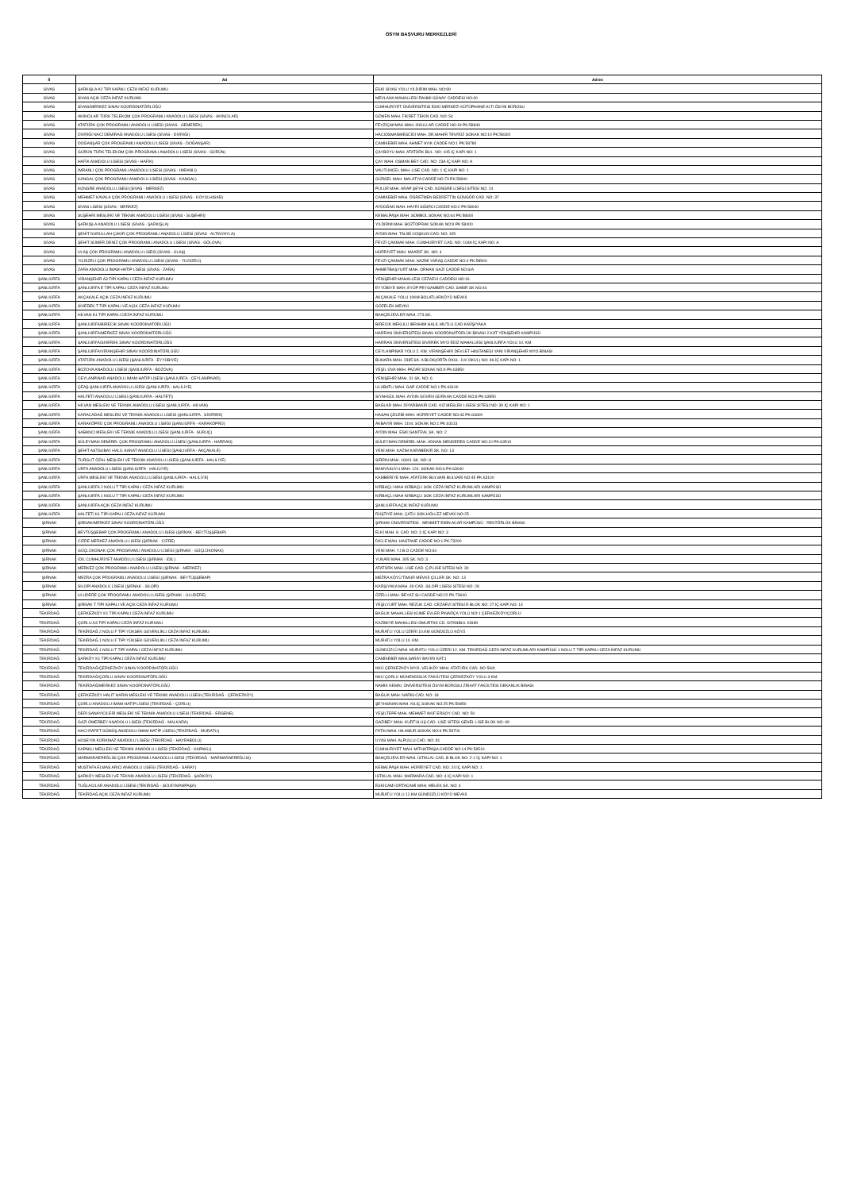ÖSYM BAŞVURU MERKEZLERİ
| İl | Ad | Adres |
| --- | --- | --- |
| SİVAS | ŞARKIŞLA A2 TİPİ KAPALI CEZA İNFAZ KURUMU | ESKİ SİVAS YOLU YILDIRIM MAH. NO:99 |
| SİVAS | SİVAS AÇIK CEZA İNFAZ KURUMU | MEVLANA MAHALLESİ RAHMİ GÜNAY CADDESİ NO:40 |
| SİVAS | SİVAS/MERKEZ SINAV KOORDİNATÖRLÜĞÜ | CUMHURİYET ÜNİVERSİTESİ ESKİ MERKEZİ KÜTÜPHANE ALTI ÖSYM BÜROSU |
| SİVAS | AKINCILAR TÜRK TELEKOM ÇOK PROGRAMLI ANADOLU LİSESİ (SİVAS - AKINCILAR) | GÖNEN MAH. FİKRET TEKİN CAD. NO: 54 |
| SİVAS | ATATÜRK ÇOK PROGRAMLI ANADOLU LİSESİ (SİVAS - GEMEREK) | FEVZİÇAKMAK MAH. OKULLAR CADDE NO:19 PK:58840 |
| SİVAS | DİVRİĞİ NACİ DEMİRAĞ ANADOLU LİSESİ (SİVAS - DİVRİĞİ) | HACIOSMANMESCİDİ MAH. DR.MAHİR TEVRÜZ SOKAK NO:10 PK:58300 |
| SİVAS | DOĞANŞAR ÇOK PROGRAMLI ANADOLU LİSESİ (SİVAS - DOĞANŞAR) | CAMİKEBİR MAH. AHMET AYIK CADDE NO:1 PK:58780 |
| SİVAS | GÜRÜN TÜRK TELEKOM ÇOK PROGRAMLI ANADOLU LİSESİ (SİVAS - GÜRÜN) | ÇAYBOYU MAH. ATATÜRK BUL. NO: 105 İÇ KAPI NO: 1 |
| SİVAS | HAFİK ANADOLU LİSESİ (SİVAS - HAFİK) | ÇAY MAH. OSMAN BEY CAD. NO: 23A İÇ KAPI NO: A |
| SİVAS | İMRANLI ÇOK PROGRAMLI ANADOLU LİSESİ (SİVAS - İMRANLI) | VALİTUNCEL MAH. LİSE CAD. NO: 1 İÇ KAPI NO: 1 |
| SİVAS | KANGAL ÇOK PROGRAMLI ANADOLU LİSESİ (SİVAS - KANGAL) | GÜRSEL MAH. MALATYA CADDE NO:73 PK:58900 |
| SİVAS | KONGRE ANADOLU LİSESİ (SİVAS - MERKEZ) | PULUR MAH. ARAP ŞEYH CAD. KONGRE LİSESİ SİTESİ NO: 24 |
| SİVAS | MEHMET KAVALA ÇOK PROGRAMLI ANADOLU LİSESİ (SİVAS - KOYULHİSAR) | CAMİKEBİR MAH. ÖĞRETMEN BEDRETTİN GÜNGÖR CAD. NO: 37 |
| SİVAS | SİVAS LİSESİ (SİVAS - MERKEZ) | AYDOĞAN MAH. HAYRİ SIĞIRCI CADDE NO:2 PK:58040 |
| SİVAS | SUŞEHRİ MESLEKİ VE TEKNİK ANADOLU LİSESİ (SİVAS - SUŞEHRİ) | KEMALPAŞA MAH. SÜMBÜL SOKAK NO:64 PK:58600 |
| SİVAS | ŞARKIŞLA ANADOLU LİSESİ (SİVAS - ŞARKIŞLA) | YILDIRIM MAH. BOZTOPRAK SOKAK NO:9 PK:58400 |
| SİVAS | ŞEHİT NURULLAH ÇAKIR ÇOK PROGRAMLI ANADOLU LİSESİ (SİVAS - ALTINYAYLA) | AYDIN MAH. TALİBİ COŞKUN CAD. NO: 105 |
| SİVAS | ŞEHİT SÜMER DENİZ ÇOK PROGRAMLI ANADOLU LİSESİ (SİVAS - GÖLOVA) | FEVZİ ÇAKMAK MAH. CUMHURİYET CAD. NO: 103A İÇ KAPI NO: A |
| SİVAS | ULAŞ ÇOK PROGRAMLI ANADOLU LİSESİ (SİVAS - ULAŞ) | HÜRRİYET MAH. MAARİF SK. NO: 4 |
| SİVAS | YILDIZELİ ÇOK PROGRAMLI ANADOLU LİSESİ (SİVAS - YILDIZELİ) | FEVZİ ÇAKMAK MAH. NAZMİ YARAŞ CADDE NO:4 PK:58500 |
| SİVAS | ZARA ANADOLU İMAM HATİP LİSESİ (SİVAS - ZARA) | AHMETBAŞYURT MAH. ORHAN GAZİ CADDE NO:6/A |
| ŞANLIURFA | VİRANŞEHİR A3 TİPİ KAPALI CEZA İNFAZ KURUMU | YENİŞEHİR MAHALLESİ CEZAEVİ CADDESİ NO:16 |
| ŞANLIURFA | ŞANLIURFA E TİPİ KAPALI CEZA İNFAZ KURUMU | EYYÜBİYE MAH. EYÜP PEYGAMBER CAD. SABIR SK NO:44 |
| ŞANLIURFA | AKÇAKALE AÇIK CEZA İNFAZ KURUMU | AKÇAKALE YOLU 10KM BOLATLARKÖYÜ MEVKİİ |
| ŞANLIURFA | SİVEREK T TİPİ KAPALI VE AÇIK CEZA İNFAZ KURUMU | GÖZELEK MEVKİİ |
| ŞANLIURFA | HİLVAN K1 TİPİ KAPALI CEZA İNFAZ KURUMU | BAHÇELİEVLER MAH. 273 SK. |
| ŞANLIURFA | ŞANLIURFA/BİRECİK SINAV KOORDİNATÖRLÜĞÜ | BİRECİK MEKULU İBRAHİM HALİL MUTLU CAD KARŞIYAKA |
| ŞANLIURFA | ŞANLIURFA/MERKEZ SINAV KOORDİNATÖRLÜĞÜ | HARRAN ÜNİVERSİTESİ SINAV KOORDİNATÖRLÜK BİNASI 2.KAT YENİŞEHİR KAMPÜSÜ |
| ŞANLIURFA | ŞANLIURFA/SİVEREK SINAV KOORDİNATÖRLÜĞÜ | HARRAN ÜNİVERSİTESİ SİVEREK MYO EDİZ MAHALLESİ ŞANLIURFA YOLU 10. KM |
| ŞANLIURFA | ŞANLIURFA/VİRANŞEHİR SINAV KOORDİNATÖRLÜĞÜ | CEYLANPINAR YOLU 2. KM. VİRANŞEHİR DEVLET HASTANESİ YANI VİRANŞEHİR MYO BİNASI |
| ŞANLIURFA | ATATÜRK ANADOLU LİSESİ (ŞANLIURFA - EYYÜBİYE) | BUHARA MAH. 2385 SK. A BLOK(ORTA OKUL -İLK OKUL) NO: 96 İÇ KAPI NO: 1 |
| ŞANLIURFA | BOZOVA ANADOLU LİSESİ (ŞANLIURFA - BOZOVA) | YEŞİL OVA MAH. PAZAR SOKAK NO:9 PK:63850 |
| ŞANLIURFA | CEYLANPINAR ANADOLU İMAM HATİP LİSESİ (ŞANLIURFA - CEYLANPINAR) | YENİŞEHİR MAH. 31 SK. NO: 6 |
| ŞANLIURFA | ÇEAŞ ŞANLIURFA ANADOLU LİSESİ (ŞANLIURFA - HALİLİYE) | ULUBATLI MAH. GAP CADDE NO:1 PK:63100 |
| ŞANLIURFA | HALFETİ ANADOLU LİSESİ (ŞANLIURFA - HALFETİ) | SİYAHGÜL MAH. AYDIN GÜVEN GÜRKAN CADDE NO:8 PK:63950 |
| ŞANLIURFA | HİLVAN MESLEKİ VE TEKNİK ANADOLU LİSESİ (ŞANLIURFA - HİLVAN) | BAĞLAR MAH. DİYARBAKIR CAD. KIZ MESLEK LİSESİ SİTESİ NO: 39 İÇ KAPI NO: 1 |
| ŞANLIURFA | KARACADAĞ MESLEKİ VE TEKNİK ANADOLU LİSESİ (ŞANLIURFA - SİVEREK) | HASAN ÇELEBİ MAH. HÜRRİYET CADDE NO:43 PK:63600 |
| ŞANLIURFA | KARAKÖPRÜ ÇOK PROGRAMLI ANADOLU LİSESİ (ŞANLIURFA - KARAKÖPRÜ) | AKBAYIR MAH. 1104. SOKAK NO:1 PK:63113 |
| ŞANLIURFA | SABANCI MESLEKİ VE TEKNİK ANADOLU LİSESİ (ŞANLIURFA - SURUÇ) | AYDIN MAH. ESKİ SANTRAL SK. NO: 2 |
| ŞANLIURFA | SÜLEYMAN DEMİREL ÇOK PROGRAMLI ANADOLU LİSESİ (ŞANLIURFA - HARRAN) | SÜLEYMAN DEMİREL MAH. ADNAN MENDERES CADDE NO:10 PK:63510 |
| ŞANLIURFA | ŞEHİT ASTSUBAY HALİL KANAT ANADOLU LİSESİ (ŞANLIURFA - AKÇAKALE) | YENİ MAH. KAZIM KARABEKİR SK. NO: 13 |
| ŞANLIURFA | TURGUT ÖZAL MESLEKİ VE TEKNİK ANADOLU LİSESİ (ŞANLIURFA - HALİLİYE) | SIRRIN MAH. 16001 SK. NO: 8 |
| ŞANLIURFA | URFA ANADOLU LİSESİ (ŞANLIURFA - HALİLİYE) | BAMYASUYU MAH. 124. SOKAK NO:6 PK:63040 |
| ŞANLIURFA | URFA MESLEKİ VE TEKNİK ANADOLU LİSESİ (ŞANLIURFA - HALİLİYE) | KAMBERİYE MAH. ATATÜRK BULVARI BULVARI NO:45 PK:63100 |
| ŞANLIURFA | ŞANLIURFA 2 NOLU T TİPİ KAPALI CEZA İNFAZ KURUMU | KIRBAÇLI MAH KIRBAÇLI SOK CEZA İNFAZ KURUMLARI KAMPÜSÜ |
| ŞANLIURFA | ŞANLIURFA 1 NOLU T TİPİ KAPALI CEZA İNFAZ KURUMU | KIRBAÇLI MAH KIRBAÇLI SOK CEZA İNFAZ KURUMLARI KAMPÜSÜ |
| ŞANLIURFA | ŞANLIURFA AÇIK CEZA İNFAZ KURUMU | ŞANLIURFA AÇIK İNFAZ KURUMU |
| ŞANLIURFA | HALFETİ K1 TİPİ KAPALI CEZA İNFAZ KURUMU | RÜŞTİYE MAH. ÇATLI SOK.HÖLLEZ MEVKİİ NO:25 |
| ŞIRNAK | ŞIRNAK/MERKEZ SINAV KOORDİNATÖRLÜĞÜ | ŞIRNAK ÜNİVERSİTESİ - MEHMET EMİN ACAR KAMPÜSÜ - REKTÖRLÜK BİNASI |
| ŞIRNAK | BEYTÜŞŞEBAP ÇOK PROGRAMLI ANADOLU LİSESİ (ŞIRNAK - BEYTÜŞŞEBAP) | ELKİ MAH. 8. CAD. NO: 3 İÇ KAPI NO: 3 |
| ŞIRNAK | CİZRE MERKEZ ANADOLU LİSESİ (ŞIRNAK - CİZRE) | DİCLE MAH. HASTANE CADDE NO:1 PK:73200 |
| ŞIRNAK | GÜÇLÜKONAK ÇOK PROGRAMLI ANADOLU LİSESİ (ŞIRNAK - GÜÇLÜKONAK) | YENİ MAH. Y.İ.B.O CADDE NO:64 |
| ŞIRNAK | İDİL CUMHURİYET ANADOLU LİSESİ (ŞIRNAK - İDİL) | YUKARI MAH. 305 SK. NO: 3 |
| ŞIRNAK | MERKEZ ÇOK PROGRAMLI ANADOLU LİSESİ (ŞIRNAK - MERKEZ) | ATATÜRK MAH. LİSE CAD. Ç.P.LİSE SİTESİ NO: 30 |
| ŞIRNAK | MEZRA ÇOK PROGRAMLI ANADOLU LİSESİ (ŞIRNAK - BEYTÜŞŞEBAP) | MEZRA KÖYÜ TİMUR MEVKİİ ÇİLLER SK. NO: 13 |
| ŞIRNAK | SİLOPİ ANADOLU LİSESİ (ŞIRNAK - SİLOPİ) | KARŞIYAKA MAH. 49 CAD. SİLOPİ LİSESİ SİTESİ NO: 28 |
| ŞIRNAK | ULUDERE ÇOK PROGRAMLI ANADOLU LİSESİ (ŞIRNAK - ULUDERE) | ÖZELLİ MAH. BEYAZ SU CADDE NO:22 PK:73600 |
| ŞIRNAK | ŞIRNAK T TİPİ KAPALI VE AÇIK CEZA İNFAZ KURUMU | YEŞİLYURT MAH. REZUK CAD. CEZAEVİ SİTESİ E BLOK NO: 27 İÇ KAPI NO: 14 |
| TEKİRDAĞ | ÇERKEZKÖY K1 TİPİ KAPALI CEZA İNFAZ KURUMU | BAĞLIK MAHALLESİ KÜME EVLER PINARÇA YOLU NO:1 ÇERKEZKÖY/ÇORLU |
| TEKİRDAĞ | ÇORLU A3 TİPİ KAPALI CEZA İNFAZ KURUMU | KAZIMİYE MAHALLESİ OMURTAK CD. İSTANBUL KISMI |
| TEKİRDAĞ | TEKİRDAĞ 2 NOLU F TİPİ YÜKSEK GÜVENLİKLİ CEZA İNFAZ KURUMU | MURATLI YOLU ÜZERİ 10.KM GÜNDÜZLÜ KÖYÜ |
| TEKİRDAĞ | TEKİRDAĞ 1 NOLU F TİPİ YÜKSEK GÜVENLİKLİ CEZA İNFAZ KURUMU | MURATLI YOLU 10. KM. |
| TEKİRDAĞ | TEKİRDAĞ 1 NOLU T TİPİ KAPALI CEZA İNFAZ KURUMU | GÜNDÜZLÜ MAH. MURATLI YOLU ÜZERİ 12. KM. TEKİRDAĞ CEZA İNFAZ KURUMLARI KAMPÜSÜ 1 NOLU T TİPİ KAPALI CEZA İNFAZ KURUMU |
| TEKİRDAĞ | ŞARKÖY K1 TİPİ KAPALI CEZA İNFAZ KURUMU | CAMİKEBİR MAH.SARAY BAYIRI KAT:1 |
| TEKİRDAĞ | TEKİRDAĞ/ÇERKEZKÖY SINAV KOORDİNATÖRLÜĞÜ | NKÜ ÇERKEZKÖY MYO, VELİKÖY MAH. ATATÜRK CAD. NO 59/A |
| TEKİRDAĞ | TEKİRDAĞ/ÇORLU SINAV KOORDİNATÖRLÜĞÜ | NKU ÇORLU MÜHENDİSLİK FAKÜLTESİ ÇERKEZKÖY YOLU 3 KM. |
| TEKİRDAĞ | TEKİRDAĞ/MERKEZ SINAV KOORDİNATÖRLÜĞÜ | NAMIK KEMAL ÜNİVERSİTESİ ÖSYM BÜROSU ZİRAAT FAKÜLTESİ DEKANLIK BİNASI |
| TEKİRDAĞ | ÇERKEZKÖY HALİT NARİN MESLEKİ VE TEKNİK ANADOLU LİSESİ (TEKİRDAĞ - ÇERKEZKÖY) | BAĞLIK MAH. NARİN CAD. NO: 18 |
| TEKİRDAĞ | ÇORLU ANADOLU İMAM HATİP LİSESİ (TEKİRDAĞ - ÇORLU) | ŞEYHSİNAN MAH. KILIÇ SOKAK NO:25 PK:59850 |
| TEKİRDAĞ | DERİ SANAYİCİLERİ MESLEKİ VE TEKNİK ANADOLU LİSESİ (TEKİRDAĞ - ERGENE) | YEŞİLTEPE MAH. MEHMET AKİF ERSOY CAD. NO: 50 |
| TEKİRDAĞ | GAZİ ÖMERBEY ANADOLU LİSESİ (TEKİRDAĞ - MALKARA) | GAZİBEY MAH. KURTULUŞ CAD. LİSE SİTESİ GENEL LİSE BLOK NO: 69 |
| TEKİRDAĞ | HACI RAFET GÜMÜŞ ANADOLU İMAM HATİP LİSESİ (TEKİRDAĞ - MURATLI) | FATİH MAH. IHLAMUR SOKAK NO:9 PK:59700 |
| TEKİRDAĞ | HÜSEYİN KORKMAZ ANADOLU LİSESİ (TEKİRDAĞ - HAYRABOLU) | İLYAS MAH. ALPULLU CAD. NO: 81 |
| TEKİRDAĞ | KAPAKLI MESLEKİ VE TEKNİK ANADOLU LİSESİ (TEKİRDAĞ - KAPAKLI) | CUMHURİYET MAH. MİTHATPAŞA CADDE NO:14 PK:59510 |
| TEKİRDAĞ | MARMARAEREĞLİSİ ÇOK PROGRAMLI ANADOLU LİSESİ (TEKİRDAĞ - MARMARAEREĞLİSİ) | BAHÇELİEVLER MAH. İSTİKLAL CAD. B BLOK NO: 2-1 İÇ KAPI NO: 1 |
| TEKİRDAĞ | MUSTAFA ELMAS ARICI ANADOLU LİSESİ (TEKİRDAĞ - SARAY) | KEMALPAŞA MAH. HÜRRİYET CAD. NO: 24 İÇ KAPI NO: 1 |
| TEKİRDAĞ | ŞARKÖY MESLEKİ VE TEKNİK ANADOLU LİSESİ (TEKİRDAĞ - ŞARKÖY) | İSTİKLAL MAH. MARMARA CAD. NO: 4 İÇ KAPI NO: 1 |
| TEKİRDAĞ | TUĞLACILAR ANADOLU LİSESİ (TEKİRDAĞ - SÜLEYMANPAŞA) | ESKİCAMİ-ORTACAMİ MAH. MELEK SK. NO: 4 |
| TEKİRDAĞ | TEKİRDAĞ AÇIK CEZA İNFAZ KURUMU | MURATLI YOLU 12.KM GÜNDÜZLÜ KÖYÜ MEVKİİ |